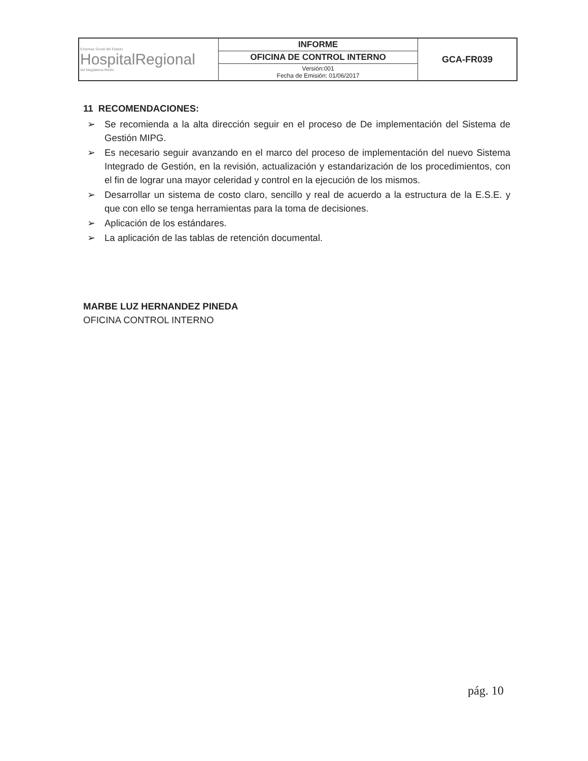| Empresa Social del Estado HospitalRegional del Magdalena Medio | INFORME | GCA-FR039 |
| | OFICINA DE CONTROL INTERNO | |
| | Versión:001 Fecha de Emisión: 01/06/2017 | |
11 RECOMENDACIONES:
➢ Se recomienda a la alta dirección seguir en el proceso de De implementación del Sistema de Gestión MIPG.
➢ Es necesario seguir avanzando en el marco del proceso de implementación del nuevo Sistema Integrado de Gestión, en la revisión, actualización y estandarización de los procedimientos, con el fin de lograr una mayor celeridad y control en la ejecución de los mismos.
➢ Desarrollar un sistema de costo claro, sencillo y real de acuerdo a la estructura de la E.S.E. y que con ello se tenga herramientas para la toma de decisiones.
➢ Aplicación de los estándares.
➢ La aplicación de las tablas de retención documental.
MARBE LUZ HERNANDEZ PINEDA
OFICINA CONTROL INTERNO
pág. 10